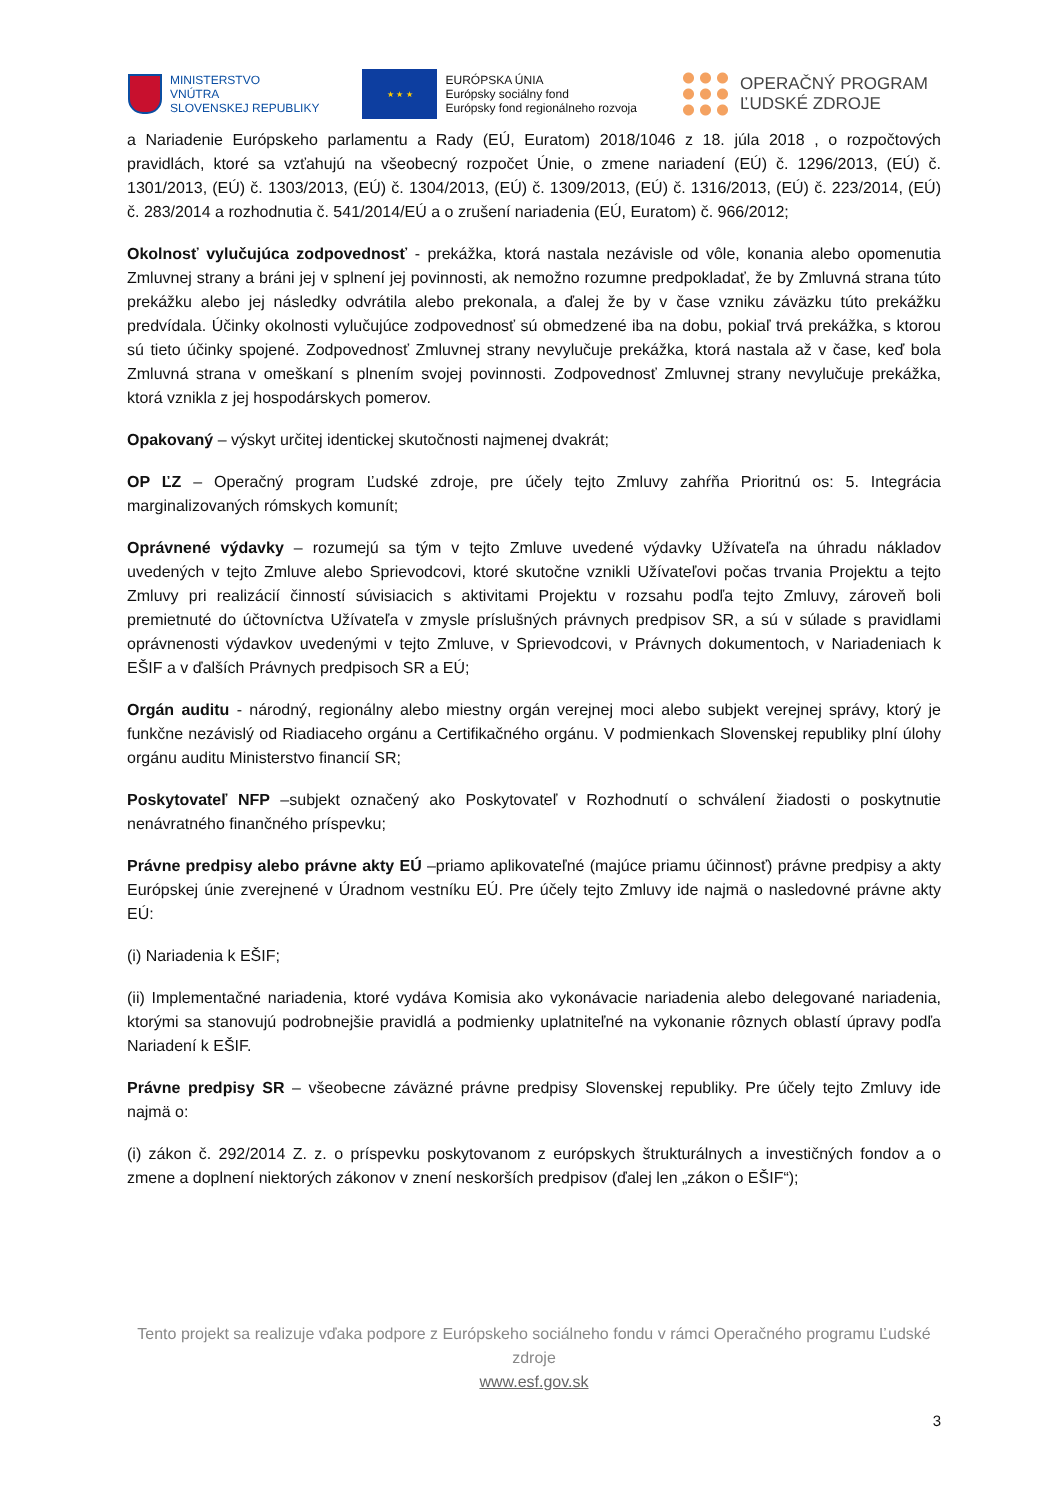MINISTERSTVO
VNÚTRA
SLOVENSKEJ REPUBLIKY
★ ★ ★
EURÓPSKA ÚNIA
Európsky sociálny fond
Európsky fond regionálneho rozvoja
OPERAČNÝ PROGRAM
ĽUDSKÉ ZDROJE
a Nariadenie Európskeho parlamentu a Rady (EÚ, Euratom) 2018/1046 z 18. júla 2018 , o rozpočtových pravidlách, ktoré sa vzťahujú na všeobecný rozpočet Únie, o zmene nariadení (EÚ) č. 1296/2013, (EÚ) č. 1301/2013, (EÚ) č. 1303/2013, (EÚ) č. 1304/2013, (EÚ) č. 1309/2013, (EÚ) č. 1316/2013, (EÚ) č. 223/2014, (EÚ) č. 283/2014 a rozhodnutia č. 541/2014/EÚ a o zrušení nariadenia (EÚ, Euratom) č. 966/2012;
Okolnosť vylučujúca zodpovednosť - prekážka, ktorá nastala nezávisle od vôle, konania alebo opomenutia Zmluvnej strany a bráni jej v splnení jej povinnosti, ak nemožno rozumne predpokladať, že by Zmluvná strana túto prekážku alebo jej následky odvrátila alebo prekonala, a ďalej že by v čase vzniku záväzku túto prekážku predvídala. Účinky okolnosti vylučujúce zodpovednosť sú obmedzené iba na dobu, pokiaľ trvá prekážka, s ktorou sú tieto účinky spojené. Zodpovednosť Zmluvnej strany nevylučuje prekážka, ktorá nastala až v čase, keď bola Zmluvná strana v omeškaní s plnením svojej povinnosti. Zodpovednosť Zmluvnej strany nevylučuje prekážka, ktorá vznikla z jej hospodárskych pomerov.
Opakovaný – výskyt určitej identickej skutočnosti najmenej dvakrát;
OP ĽZ – Operačný program Ľudské zdroje, pre účely tejto Zmluvy zahŕňa Prioritnú os: 5. Integrácia marginalizovaných rómskych komunít;
Oprávnené výdavky – rozumejú sa tým v tejto Zmluve uvedené výdavky Užívateľa na úhradu nákladov uvedených v tejto Zmluve alebo Sprievodcovi, ktoré skutočne vznikli Užívateľovi počas trvania Projektu a tejto Zmluvy pri realizácií činností súvisiacich s aktivitami Projektu v rozsahu podľa tejto Zmluvy, zároveň boli premietnuté do účtovníctva Užívateľa v zmysle príslušných právnych predpisov SR, a sú v súlade s pravidlami oprávnenosti výdavkov uvedenými v tejto Zmluve, v Sprievodcovi, v Právnych dokumentoch, v Nariadeniach k EŠIF a v ďalších Právnych predpisoch SR a EÚ;
Orgán auditu - národný, regionálny alebo miestny orgán verejnej moci alebo subjekt verejnej správy, ktorý je funkčne nezávislý od Riadiaceho orgánu a Certifikačného orgánu. V podmienkach Slovenskej republiky plní úlohy orgánu auditu Ministerstvo financií SR;
Poskytovateľ NFP –subjekt označený ako Poskytovateľ v Rozhodnutí o schválení žiadosti o poskytnutie nenávratného finančného príspevku;
Právne predpisy alebo právne akty EÚ –priamo aplikovateľné (majúce priamu účinnosť) právne predpisy a akty Európskej únie zverejnené v Úradnom vestníku EÚ. Pre účely tejto Zmluvy ide najmä o nasledovné právne akty EÚ:
(i) Nariadenia k EŠIF;
(ii) Implementačné nariadenia, ktoré vydáva Komisia ako vykonávacie nariadenia alebo delegované nariadenia, ktorými sa stanovujú podrobnejšie pravidlá a podmienky uplatniteľné na vykonanie rôznych oblastí úpravy podľa Nariadení k EŠIF.
Právne predpisy SR – všeobecne záväzné právne predpisy Slovenskej republiky. Pre účely tejto Zmluvy ide najmä o:
(i) zákon č. 292/2014 Z. z. o príspevku poskytovanom z európskych štrukturálnych a investičných fondov a o zmene a doplnení niektorých zákonov v znení neskorších predpisov (ďalej len „zákon o EŠIF“);
Tento projekt sa realizuje vďaka podpore z Európskeho sociálneho fondu v rámci Operačného programu Ľudské zdroje
www.esf.gov.sk
3